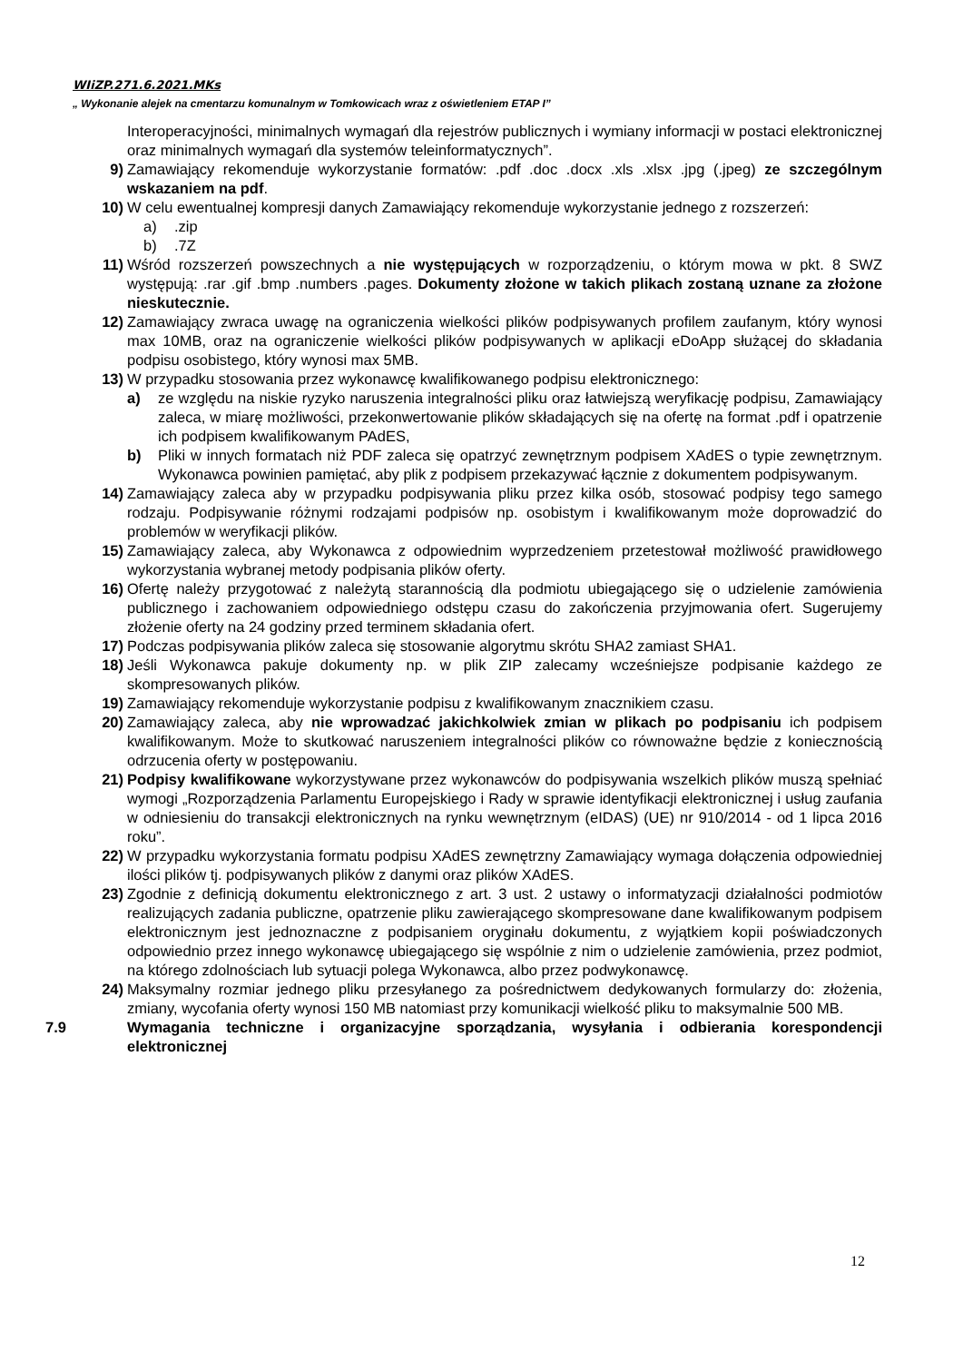WIiZP.271.6.2021.MKs
„ Wykonanie alejek na cmentarzu komunalnym w Tomkowicach wraz z oświetleniem ETAP I”
Interoperacyjności, minimalnych wymagań dla rejestrów publicznych i wymiany informacji w postaci elektronicznej oraz minimalnych wymagań dla systemów teleinformatycznych”.
9) Zamawiający rekomenduje wykorzystanie formatów: .pdf .doc .docx .xls .xlsx .jpg (.jpeg) ze szczególnym wskazaniem na pdf.
10) W celu ewentualnej kompresji danych Zamawiający rekomenduje wykorzystanie jednego z rozszerzeń:
a) .zip
b) .7Z
11) Wśród rozszerzeń powszechnych a nie występujących w rozporządzeniu, o którym mowa w pkt. 8 SWZ występują: .rar .gif .bmp .numbers .pages. Dokumenty złożone w takich plikach zostaną uznane za złożone nieskutecznie.
12) Zamawiający zwraca uwagę na ograniczenia wielkości plików podpisywanych profilem zaufanym, który wynosi max 10MB, oraz na ograniczenie wielkości plików podpisywanych w aplikacji eDoApp służącej do składania podpisu osobistego, który wynosi max 5MB.
13) W przypadku stosowania przez wykonawcę kwalifikowanego podpisu elektronicznego:
a) ze względu na niskie ryzyko naruszenia integralności pliku oraz łatwiejszą weryfikację podpisu, Zamawiający zaleca, w miarę możliwości, przekonwertowanie plików składających się na ofertę na format .pdf i opatrzenie ich podpisem kwalifikowanym PAdES,
b) Pliki w innych formatach niż PDF zaleca się opatrzyć zewnętrznym podpisem XAdES o typie zewnętrznym. Wykonawca powinien pamiętać, aby plik z podpisem przekazywać łącznie z dokumentem podpisywanym.
14) Zamawiający zaleca aby w przypadku podpisywania pliku przez kilka osób, stosować podpisy tego samego rodzaju. Podpisywanie różnymi rodzajami podpisów np. osobistym i kwalifikowanym może doprowadzić do problemów w weryfikacji plików.
15) Zamawiający zaleca, aby Wykonawca z odpowiednim wyprzedzeniem przetestował możliwość prawidłowego wykorzystania wybranej metody podpisania plików oferty.
16) Ofertę należy przygotować z należytą starannością dla podmiotu ubiegającego się o udzielenie zamówienia publicznego i zachowaniem odpowiedniego odstępu czasu do zakończenia przyjmowania ofert. Sugerujemy złożenie oferty na 24 godziny przed terminem składania ofert.
17) Podczas podpisywania plików zaleca się stosowanie algorytmu skrótu SHA2 zamiast SHA1.
18) Jeśli Wykonawca pakuje dokumenty np. w plik ZIP zalecamy wcześniejsze podpisanie każdego ze skompresowanych plików.
19) Zamawiający rekomenduje wykorzystanie podpisu z kwalifikowanym znacznikiem czasu.
20) Zamawiający zaleca, aby nie wprowadzać jakichkolwiek zmian w plikach po podpisaniu ich podpisem kwalifikowanym. Może to skutkować naruszeniem integralności plików co równoważne będzie z koniecznością odrzucenia oferty w postępowaniu.
21) Podpisy kwalifikowane wykorzystywane przez wykonawców do podpisywania wszelkich plików muszą spełniać wymogi „Rozporządzenia Parlamentu Europejskiego i Rady w sprawie identyfikacji elektronicznej i usług zaufania w odniesieniu do transakcji elektronicznych na rynku wewnętrznym (eIDAS) (UE) nr 910/2014 - od 1 lipca 2016 roku”.
22) W przypadku wykorzystania formatu podpisu XAdES zewnętrzny Zamawiający wymaga dołączenia odpowiedniej ilości plików tj. podpisywanych plików z danymi oraz plików XAdES.
23) Zgodnie z definicją dokumentu elektronicznego z art. 3 ust. 2 ustawy o informatyzacji działalności podmiotów realizujących zadania publiczne, opatrzenie pliku zawierającego skompresowane dane kwalifikowanym podpisem elektronicznym jest jednoznaczne z podpisaniem oryginału dokumentu, z wyjątkiem kopii poświadczonych odpowiednio przez innego wykonawcę ubiegającego się wspólnie z nim o udzielenie zamówienia, przez podmiot, na którego zdolnościach lub sytuacji polega Wykonawca, albo przez podwykonawcę.
24) Maksymalny rozmiar jednego pliku przesyłanego za pośrednictwem dedykowanych formularzy do: złożenia, zmiany, wycofania oferty wynosi 150 MB natomiast przy komunikacji wielkość pliku to maksymalnie 500 MB.
7.9 Wymagania techniczne i organizacyjne sporządzania, wysyłania i odbierania korespondencji elektronicznej
12